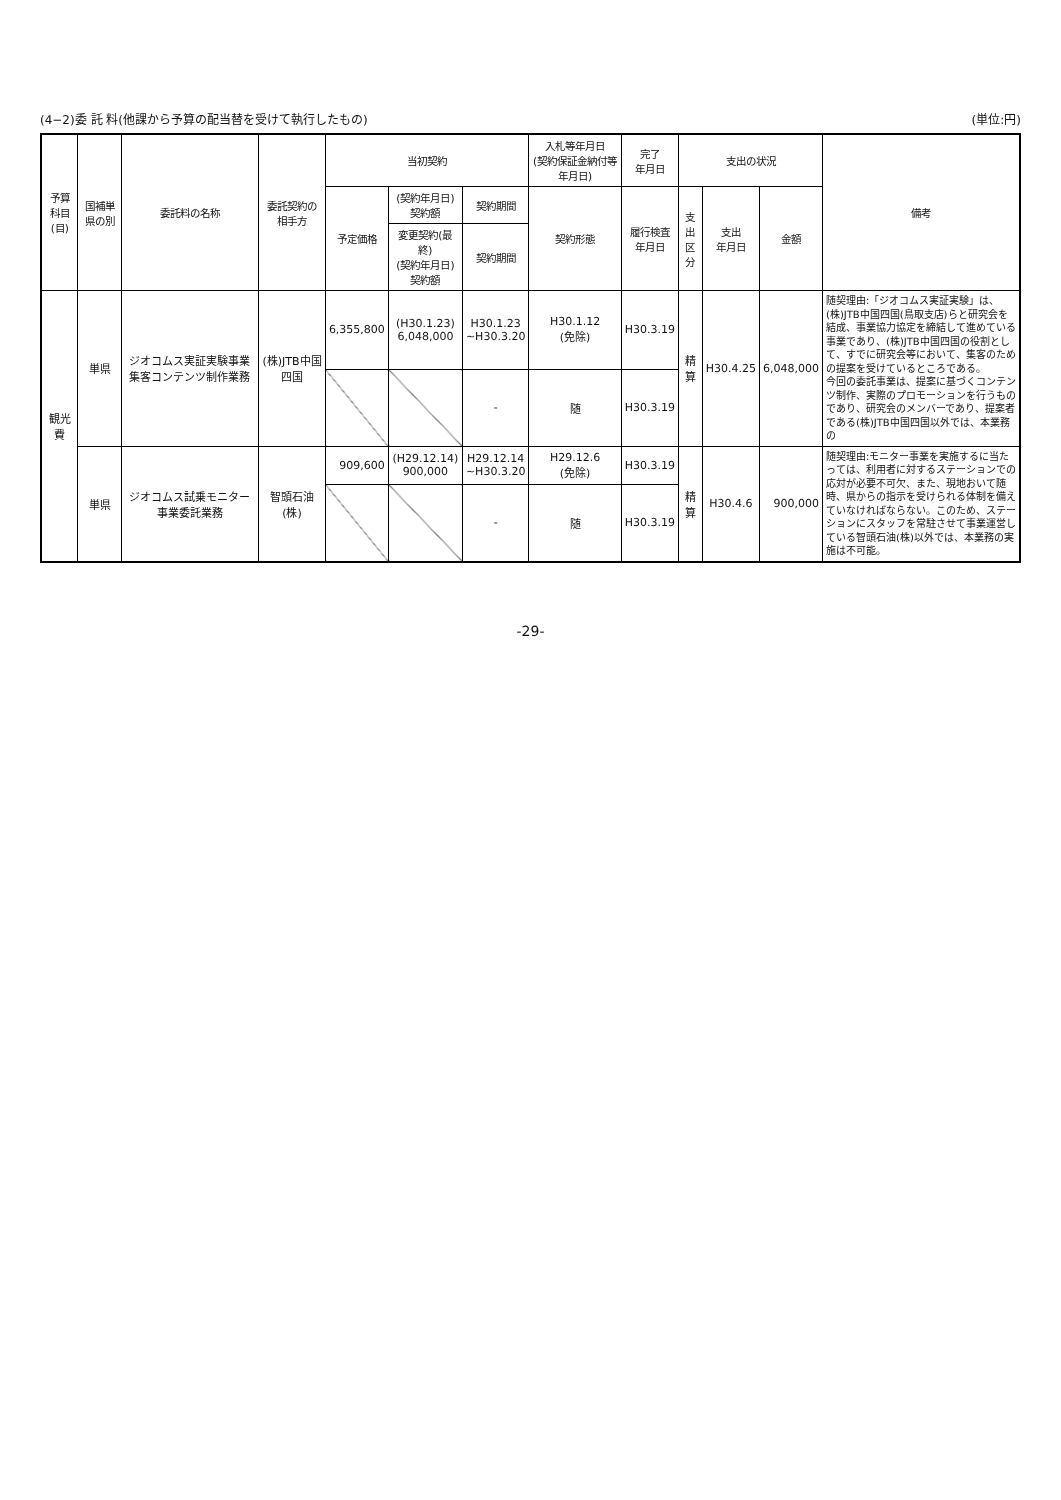(4−2)委 託 料(他課から予算の配当替を受けて執行したもの) (単位:円)
| 予算科目 (目) | 国補単県の別 | 委託料の名称 | 委託契約の 相手方 | 当初契約 | | | 入札等年月日 (契約保証金納付等年月日) | 完了 年月日 | 支出の状況 | | | 備考 |
| --- | --- | --- | --- | --- | --- | --- | --- | --- | --- | --- | --- | --- |
| | | | | 予定価格 | (契約年月日) 契約額 | 契約期間 | 契約形態 | 履行検査 年月日 | 支出 区分 | 支出 年月日 | 金額 | |
| | | | | | 変更契約(最終) (契約年月日) 契約額 | 契約期間 | | | | | | |
| 観光費 | 単県 | ジオコムス実証実験事業集客コンテンツ制作業務 | (株)JTB中国四国 | 6,355,800 | (H30.1.23) 6,048,000 | H30.1.23 ~H30.3.20 | H30.1.12 (免除) | H30.3.19 | 精算 | H30.4.25 | 6,048,000 | 随契理由:「ジオコムス実証実験」は、(株)JTB中国四国(鳥取支店)らと研究会を結成、事業協力協定を締結して進めている事業であり、(株)JTB中国四国の役割として、すでに研究会等において、集客のための提案を受けているところである。 今回の委託事業は、提案に基づくコンテンツ制作、実際のプロモーションを行うものであり、研究会のメンバーであり、提案者である(株)JTB中国四国以外では、本業務の |
| | | | | | | - | 随 | H30.3.19 | | | | |
| | 単県 | ジオコムス試乗モニター事業委託業務 | 智頭石油(株) | 909,600 | (H29.12.14) 900,000 | H29.12.14 ~H30.3.20 | H29.12.6 (免除) | H30.3.19 | 精算 | H30.4.6 | 900,000 | 随契理由:モニター事業を実施するに当たっては、利用者に対するステーションでの応対が必要不可欠、また、現地おいて随時、県からの指示を受けられる体制を備えていなければならない。このため、ステーションにスタッフを常駐させて事業運営している智頭石油(株)以外では、本業務の実施は不可能。 |
| | | | | | | - | 随 | H30.3.19 | | | | |
-29-